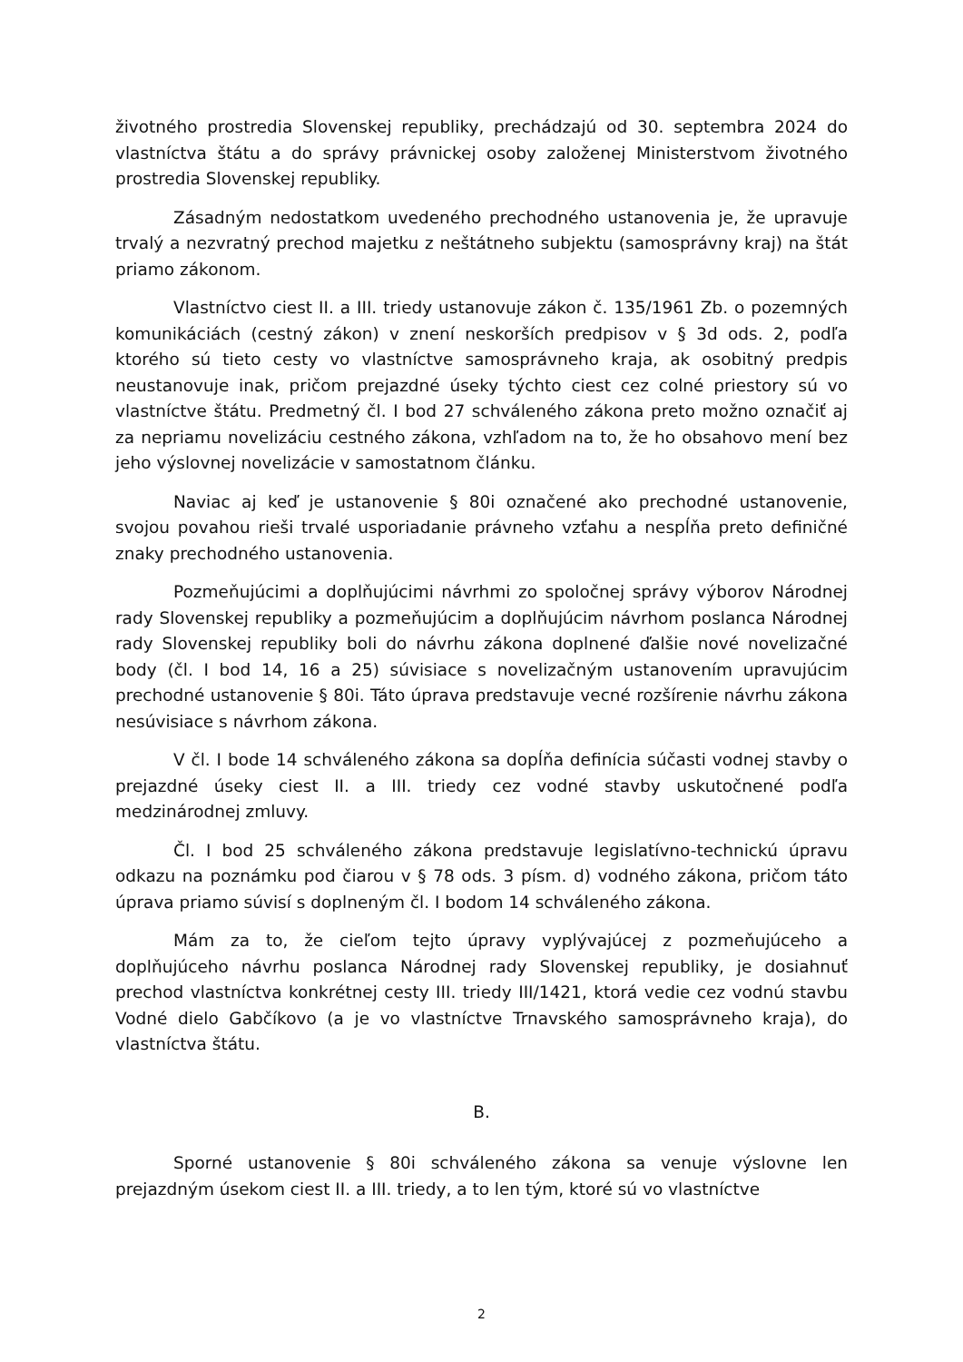životného prostredia Slovenskej republiky, prechádzajú od 30. septembra 2024 do vlastníctva štátu a do správy právnickej osoby založenej Ministerstvom životného prostredia Slovenskej republiky.
Zásadným nedostatkom uvedeného prechodného ustanovenia je, že upravuje trvalý a nezvratný prechod majetku z neštátneho subjektu (samosprávny kraj) na štát priamo zákonom.
Vlastníctvo ciest II. a III. triedy ustanovuje zákon č. 135/1961 Zb. o pozemných komunikáciách (cestný zákon) v znení neskorších predpisov v § 3d ods. 2, podľa ktorého sú tieto cesty vo vlastníctve samosprávneho kraja, ak osobitný predpis neustanovuje inak, pričom prejazdné úseky týchto ciest cez colné priestory sú vo vlastníctve štátu. Predmetný čl. I bod 27 schváleného zákona preto možno označiť aj za nepriamu novelizáciu cestného zákona, vzhľadom na to, že ho obsahovo mení bez jeho výslovnej novelizácie v samostatnom článku.
Naviac aj keď je ustanovenie § 80i označené ako prechodné ustanovenie, svojou povahou rieši trvalé usporiadanie právneho vzťahu a nespĺňa preto definičné znaky prechodného ustanovenia.
Pozmeňujúcimi a doplňujúcimi návrhmi zo spoločnej správy výborov Národnej rady Slovenskej republiky a pozmeňujúcim a doplňujúcim návrhom poslanca Národnej rady Slovenskej republiky boli do návrhu zákona doplnené ďalšie nové novelizačné body (čl. I bod 14, 16 a 25) súvisiace s novelizačným ustanovením upravujúcim prechodné ustanovenie § 80i. Táto úprava predstavuje vecné rozšírenie návrhu zákona nesúvisiace s návrhom zákona.
V čl. I bode 14 schváleného zákona sa dopĺňa definícia súčasti vodnej stavby o prejazdné úseky ciest II. a III. triedy cez vodné stavby uskutočnené podľa medzinárodnej zmluvy.
Čl. I bod 25 schváleného zákona predstavuje legislatívno-technickú úpravu odkazu na poznámku pod čiarou v § 78 ods. 3 písm. d) vodného zákona, pričom táto úprava priamo súvisí s doplneným čl. I bodom 14 schváleného zákona.
Mám za to, že cieľom tejto úpravy vyplývajúcej z pozmeňujúceho a doplňujúceho návrhu poslanca Národnej rady Slovenskej republiky, je dosiahnuť prechod vlastníctva konkrétnej cesty III. triedy III/1421, ktorá vedie cez vodnú stavbu Vodné dielo Gabčíkovo (a je vo vlastníctve Trnavského samosprávneho kraja), do vlastníctva štátu.
B.
Sporné ustanovenie § 80i schváleného zákona sa venuje výslovne len prejazdným úsekom ciest II. a III. triedy, a to len tým, ktoré sú vo vlastníctve
2